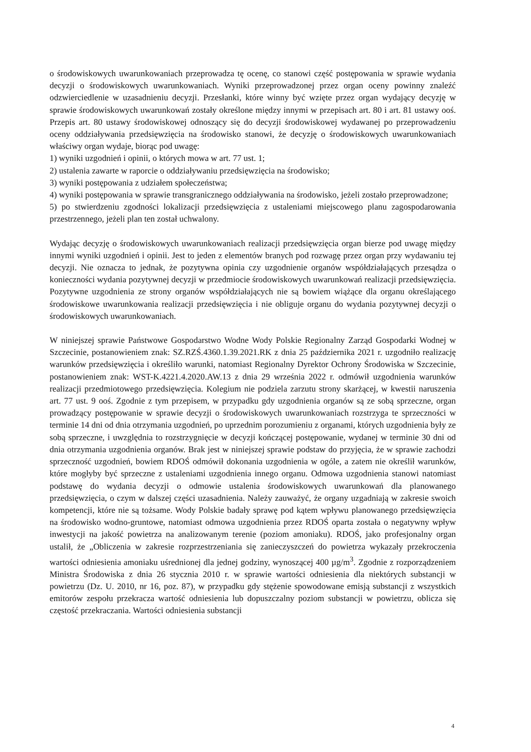o środowiskowych uwarunkowaniach przeprowadza tę ocenę, co stanowi część postępowania w sprawie wydania decyzji o środowiskowych uwarunkowaniach. Wyniki przeprowadzonej przez organ oceny powinny znaleźć odzwierciedlenie w uzasadnieniu decyzji. Przesłanki, które winny być wzięte przez organ wydający decyzję w sprawie środowiskowych uwarunkowań zostały określone między innymi w przepisach art. 80 i art. 81 ustawy ooś. Przepis art. 80 ustawy środowiskowej odnoszący się do decyzji środowiskowej wydawanej po przeprowadzeniu oceny oddziaływania przedsięwzięcia na środowisko stanowi, że decyzję o środowiskowych uwarunkowaniach właściwy organ wydaje, biorąc pod uwagę:
1) wyniki uzgodnień i opinii, o których mowa w art. 77 ust. 1;
2) ustalenia zawarte w raporcie o oddziaływaniu przedsięwzięcia na środowisko;
3) wyniki postępowania z udziałem społeczeństwa;
4) wyniki postępowania w sprawie transgranicznego oddziaływania na środowisko, jeżeli zostało przeprowadzone;
5) po stwierdzeniu zgodności lokalizacji przedsięwzięcia z ustaleniami miejscowego planu zagospodarowania przestrzennego, jeżeli plan ten został uchwalony.
Wydając decyzję o środowiskowych uwarunkowaniach realizacji przedsięwzięcia organ bierze pod uwagę między innymi wyniki uzgodnień i opinii. Jest to jeden z elementów branych pod rozwagę przez organ przy wydawaniu tej decyzji. Nie oznacza to jednak, że pozytywna opinia czy uzgodnienie organów współdziałających przesądza o konieczności wydania pozytywnej decyzji w przedmiocie środowiskowych uwarunkowań realizacji przedsięwzięcia. Pozytywne uzgodnienia ze strony organów współdziałających nie są bowiem wiążące dla organu określającego środowiskowe uwarunkowania realizacji przedsięwzięcia i nie obliguje organu do wydania pozytywnej decyzji o środowiskowych uwarunkowaniach.
W niniejszej sprawie Państwowe Gospodarstwo Wodne Wody Polskie Regionalny Zarząd Gospodarki Wodnej w Szczecinie, postanowieniem znak: SZ.RZŚ.4360.1.39.2021.RK z dnia 25 października 2021 r. uzgodniło realizację warunków przedsięwzięcia i określiło warunki, natomiast Regionalny Dyrektor Ochrony Środowiska w Szczecinie, postanowieniem znak: WST-K.4221.4.2020.AW.13 z dnia 29 września 2022 r. odmówił uzgodnienia warunków realizacji przedmiotowego przedsięwzięcia. Kolegium nie podziela zarzutu strony skarżącej, w kwestii naruszenia art. 77 ust. 9 ooś. Zgodnie z tym przepisem, w przypadku gdy uzgodnienia organów są ze sobą sprzeczne, organ prowadzący postępowanie w sprawie decyzji o środowiskowych uwarunkowaniach rozstrzyga te sprzeczności w terminie 14 dni od dnia otrzymania uzgodnień, po uprzednim porozumieniu z organami, których uzgodnienia były ze sobą sprzeczne, i uwzględnia to rozstrzygnięcie w decyzji kończącej postępowanie, wydanej w terminie 30 dni od dnia otrzymania uzgodnienia organów. Brak jest w niniejszej sprawie podstaw do przyjęcia, że w sprawie zachodzi sprzeczność uzgodnień, bowiem RDOŚ odmówił dokonania uzgodnienia w ogóle, a zatem nie określił warunków, które mogłyby być sprzeczne z ustaleniami uzgodnienia innego organu. Odmowa uzgodnienia stanowi natomiast podstawę do wydania decyzji o odmowie ustalenia środowiskowych uwarunkowań dla planowanego przedsięwzięcia, o czym w dalszej części uzasadnienia. Należy zauważyć, że organy uzgadniają w zakresie swoich kompetencji, które nie są tożsame. Wody Polskie badały sprawę pod kątem wpływu planowanego przedsięwzięcia na środowisko wodno-gruntowe, natomiast odmowa uzgodnienia przez RDOŚ oparta została o negatywny wpływ inwestycji na jakość powietrza na analizowanym terenie (poziom amoniaku). RDOŚ, jako profesjonalny organ ustalił, że „Obliczenia w zakresie rozprzestrzeniania się zanieczyszczeń do powietrza wykazały przekroczenia wartości odniesienia amoniaku uśrednionej dla jednej godziny, wynoszącej 400 µg/m<sup>3</sup>. Zgodnie z rozporządzeniem Ministra Środowiska z dnia 26 stycznia 2010 r. w sprawie wartości odniesienia dla niektórych substancji w powietrzu (Dz. U. 2010, nr 16, poz. 87), w przypadku gdy stężenie spowodowane emisją substancji z wszystkich emitorów zespołu przekracza wartość odniesienia lub dopuszczalny poziom substancji w powietrzu, oblicza się częstość przekraczania. Wartości odniesienia substancji
4